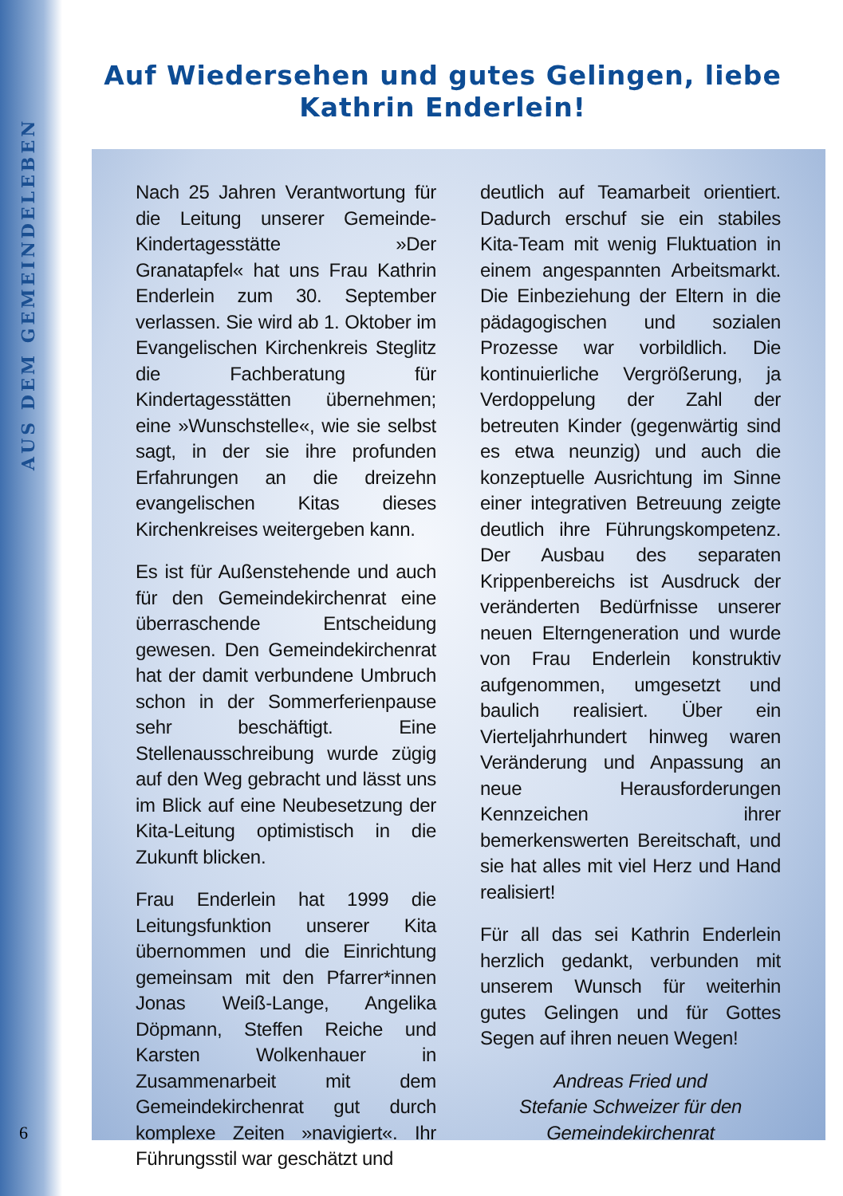AUS DEM GEMEINDELEBEN
Auf Wiedersehen und gutes Gelingen, liebe Kathrin Enderlein!
Nach 25 Jahren Verantwortung für die Leitung unserer Gemeinde-Kindertagesstätte »Der Granatapfel« hat uns Frau Kathrin Enderlein zum 30. September verlassen. Sie wird ab 1. Oktober im Evangelischen Kirchenkreis Steglitz die Fachberatung für Kindertagesstätten übernehmen; eine »Wunschstelle«, wie sie selbst sagt, in der sie ihre profunden Erfahrungen an die dreizehn evangelischen Kitas dieses Kirchenkreises weitergeben kann.
Es ist für Außenstehende und auch für den Gemeindekirchenrat eine überraschende Entscheidung gewesen. Den Gemeindekirchenrat hat der damit verbundene Umbruch schon in der Sommerferienpause sehr beschäftigt. Eine Stellenausschreibung wurde zügig auf den Weg gebracht und lässt uns im Blick auf eine Neubesetzung der Kita-Leitung optimistisch in die Zukunft blicken.
Frau Enderlein hat 1999 die Leitungsfunktion unserer Kita übernommen und die Einrichtung gemeinsam mit den Pfarrer*innen Jonas Weiß-Lange, Angelika Döpmann, Steffen Reiche und Karsten Wolkenhauer in Zusammenarbeit mit dem Gemeindekirchenrat gut durch komplexe Zeiten »navigiert«. Ihr Führungsstil war geschätzt und
deutlich auf Teamarbeit orientiert. Dadurch erschuf sie ein stabiles Kita-Team mit wenig Fluktuation in einem angespannten Arbeitsmarkt. Die Einbeziehung der Eltern in die pädagogischen und sozialen Prozesse war vorbildlich. Die kontinuierliche Vergrößerung, ja Verdoppelung der Zahl der betreuten Kinder (gegenwärtig sind es etwa neunzig) und auch die konzeptuelle Ausrichtung im Sinne einer integrativen Betreuung zeigte deutlich ihre Führungskompetenz. Der Ausbau des separaten Krippenbereichs ist Ausdruck der veränderten Bedürfnisse unserer neuen Elterngeneration und wurde von Frau Enderlein konstruktiv aufgenommen, umgesetzt und baulich realisiert. Über ein Vierteljahrhundert hinweg waren Veränderung und Anpassung an neue Herausforderungen Kennzeichen ihrer bemerkenswerten Bereitschaft, und sie hat alles mit viel Herz und Hand realisiert!
Für all das sei Kathrin Enderlein herzlich gedankt, verbunden mit unserem Wunsch für weiterhin gutes Gelingen und für Gottes Segen auf ihren neuen Wegen!
Andreas Fried und
Stefanie Schweizer für den
Gemeindekirchenrat
6